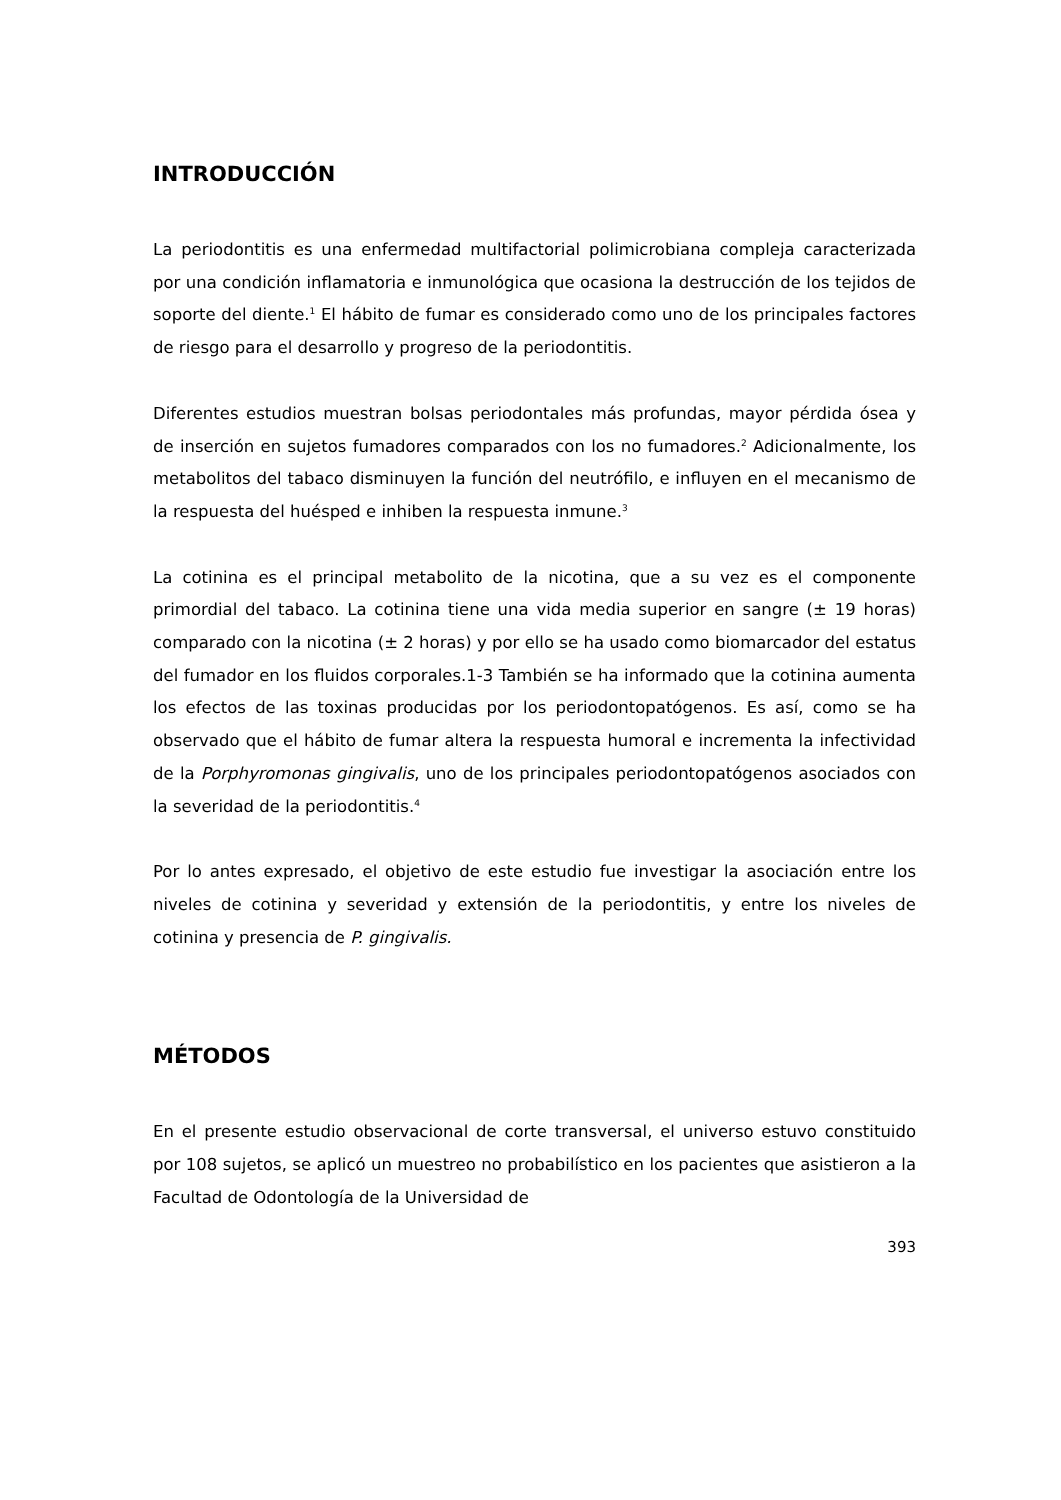INTRODUCCIÓN
La periodontitis es una enfermedad multifactorial polimicrobiana compleja caracterizada por una condición inflamatoria e inmunológica que ocasiona la destrucción de los tejidos de soporte del diente.<sup>1</sup> El hábito de fumar es considerado como uno de los principales factores de riesgo para el desarrollo y progreso de la periodontitis.
Diferentes estudios muestran bolsas periodontales más profundas, mayor pérdida ósea y de inserción en sujetos fumadores comparados con los no fumadores.<sup>2</sup> Adicionalmente, los metabolitos del tabaco disminuyen la función del neutrófilo, e influyen en el mecanismo de la respuesta del huésped e inhiben la respuesta inmune.<sup>3</sup>
La cotinina es el principal metabolito de la nicotina, que a su vez es el componente primordial del tabaco. La cotinina tiene una vida media superior en sangre (± 19 horas) comparado con la nicotina (± 2 horas) y por ello se ha usado como biomarcador del estatus del fumador en los fluidos corporales.1-3 También se ha informado que la cotinina aumenta los efectos de las toxinas producidas por los periodontopatógenos. Es así, como se ha observado que el hábito de fumar altera la respuesta humoral e incrementa la infectividad de la Porphyromonas gingivalis, uno de los principales periodontopatógenos asociados con la severidad de la periodontitis.<sup>4</sup>
Por lo antes expresado, el objetivo de este estudio fue investigar la asociación entre los niveles de cotinina y severidad y extensión de la periodontitis, y entre los niveles de cotinina y presencia de P. gingivalis.
MÉTODOS
En el presente estudio observacional de corte transversal, el universo estuvo constituido por 108 sujetos, se aplicó un muestreo no probabilístico en los pacientes que asistieron a la Facultad de Odontología de la Universidad de
393